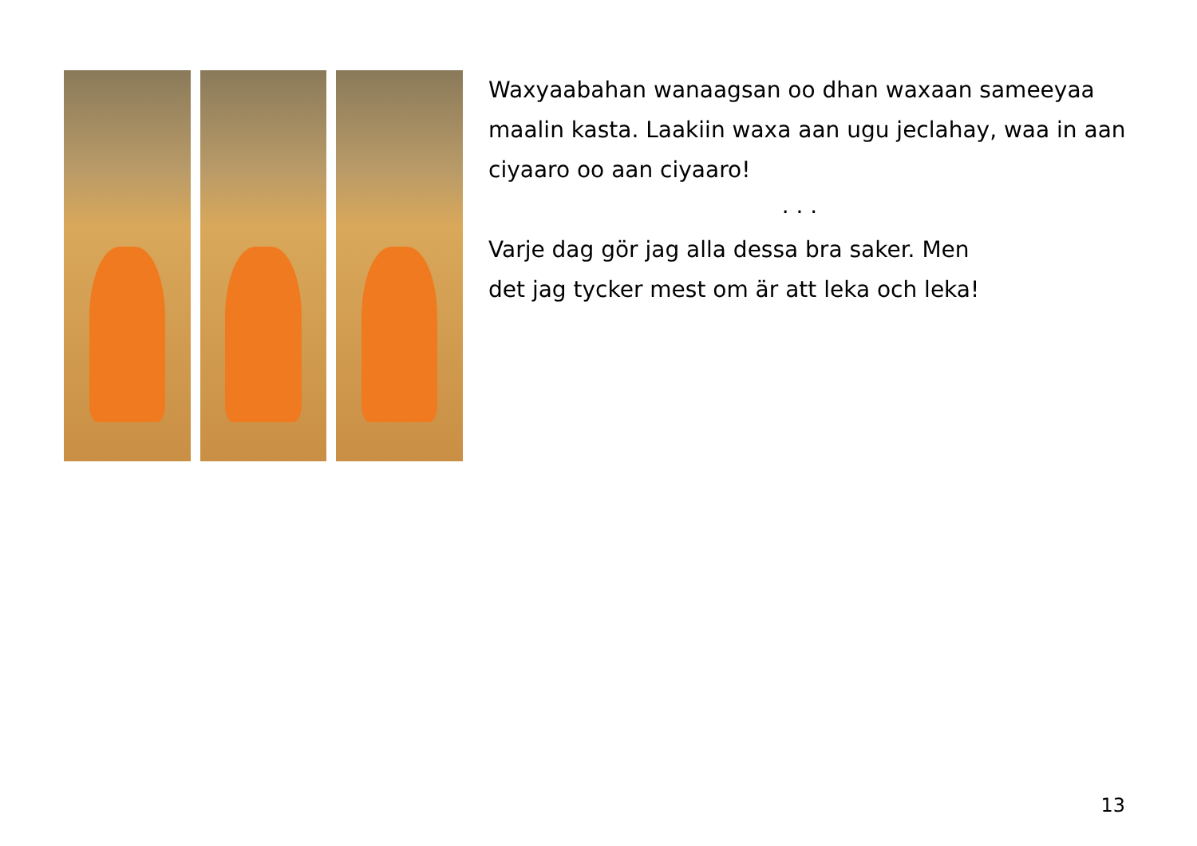Waxyaabahan wanaagsan oo dhan waxaan sameeyaa maalin kasta. Laakiin waxa aan ugu jeclahay, waa in aan ciyaaro oo aan ciyaaro!
. . .
Varje dag gör jag alla dessa bra saker. Men
det jag tycker mest om är att leka och leka!
13